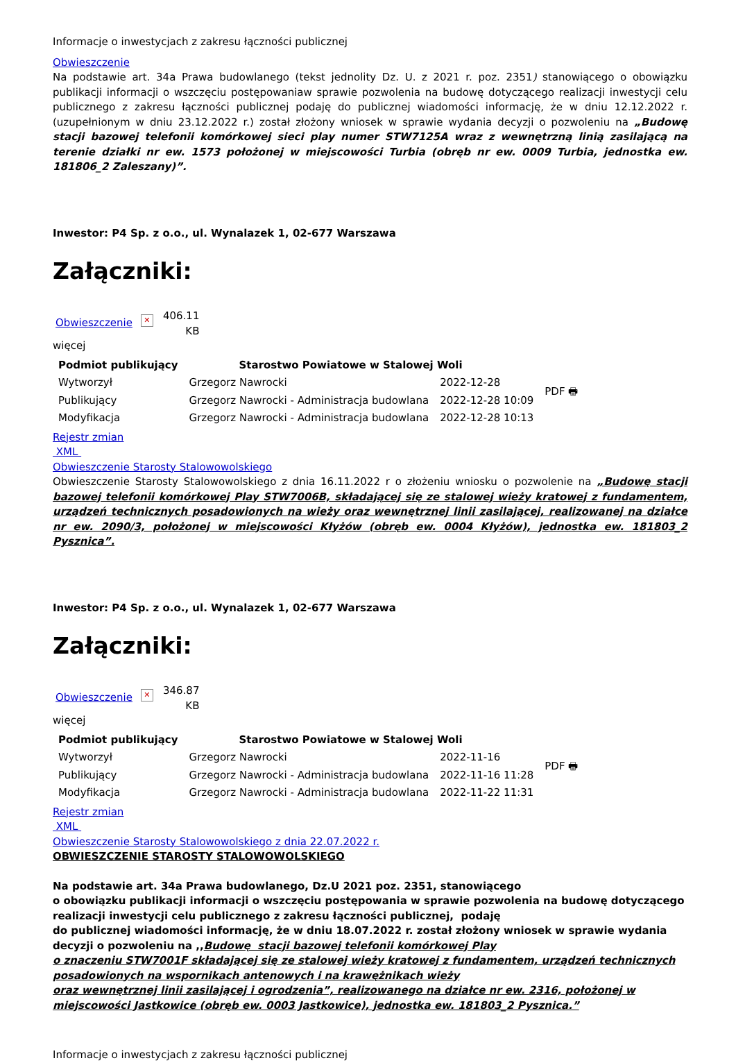Informacje o inwestycjach z zakresu łączności publicznej
Obwieszczenie
Na podstawie art. 34a Prawa budowlanego (tekst jednolity Dz. U. z 2021 r. poz. 2351) stanowiącego o obowiązku publikacji informacji o wszczęciu postępowaniaw sprawie pozwolenia na budowę dotyczącego realizacji inwestycji celu publicznego z zakresu łączności publicznej podaję do publicznej wiadomości informację, że w dniu 12.12.2022 r. (uzupełnionym w dniu 23.12.2022 r.) został złożony wniosek w sprawie wydania decyzji o pozwoleniu na „Budowę stacji bazowej telefonii komórkowej sieci play numer STW7125A wraz z wewnętrzną linią zasilającą na terenie działki nr ew. 1573 położonej w miejscowości Turbia (obręb nr ew. 0009 Turbia, jednostka ew. 181806_2 Zaleszany)”.
Inwestor: P4 Sp. z o.o., ul. Wynalazek 1, 02-677 Warszawa
Załączniki:
Obwieszczenie ✕ 406.11
KB
więcej
| Podmiot publikujący | Starostwo Powiatowe w Stalowej Woli | | PDF 🖶 |
| Wytworzył | Grzegorz Nawrocki | 2022-12-28 | |
| Publikujący | Grzegorz Nawrocki - Administracja budowlana | 2022-12-28 10:09 | |
| Modyfikacja | Grzegorz Nawrocki - Administracja budowlana | 2022-12-28 10:13 | |
Rejestr zmian
XML
Obwieszczenie Starosty Stalowowolskiego
Obwieszczenie Starosty Stalowowolskiego z dnia 16.11.2022 r o złożeniu wniosku o pozwolenie na „Budowę stacji bazowej telefonii komórkowej Play STW7006B, składającej się ze stalowej wieży kratowej z fundamentem, urządzeń technicznych posadowionych na wieży oraz wewnętrznej linii zasilającej, realizowanej na działce nr ew. 2090/3, położonej w miejscowości Kłyżów (obręb ew. 0004 Kłyżów), jednostka ew. 181803_2 Pysznica”.
Inwestor: P4 Sp. z o.o., ul. Wynalazek 1, 02-677 Warszawa
Załączniki:
Obwieszczenie ✕ 346.87
KB
więcej
| Podmiot publikujący | Starostwo Powiatowe w Stalowej Woli | | PDF 🖶 |
| Wytworzył | Grzegorz Nawrocki | 2022-11-16 | |
| Publikujący | Grzegorz Nawrocki - Administracja budowlana | 2022-11-16 11:28 | |
| Modyfikacja | Grzegorz Nawrocki - Administracja budowlana | 2022-11-22 11:31 | |
Rejestr zmian
XML
Obwieszczenie Starosty Stalowowolskiego z dnia 22.07.2022 r.
OBWIESZCZENIE STAROSTY STALOWOWOLSKIEGO
Na podstawie art. 34a Prawa budowlanego, Dz.U 2021 poz. 2351, stanowiącego
o obowiązku publikacji informacji o wszczęciu postępowania w sprawie pozwolenia na budowę dotyczącego realizacji inwestycji celu publicznego z zakresu łączności publicznej, podaję
do publicznej wiadomości informację, że w dniu 18.07.2022 r. został złożony wniosek w sprawie wydania decyzji o pozwoleniu na ,,Budowę stacji bazowej telefonii komórkowej Play
o znaczeniu STW7001F składającej się ze stalowej wieży kratowej z fundamentem, urządzeń technicznych posadowionych na wspornikach antenowych i na krawężnikach wieży
oraz wewnętrznej linii zasilającej i ogrodzenia”, realizowanego na działce nr ew. 2316, położonej w miejscowości Jastkowice (obręb ew. 0003 Jastkowice), jednostka ew. 181803_2 Pysznica.”
Informacje o inwestycjach z zakresu łączności publicznej